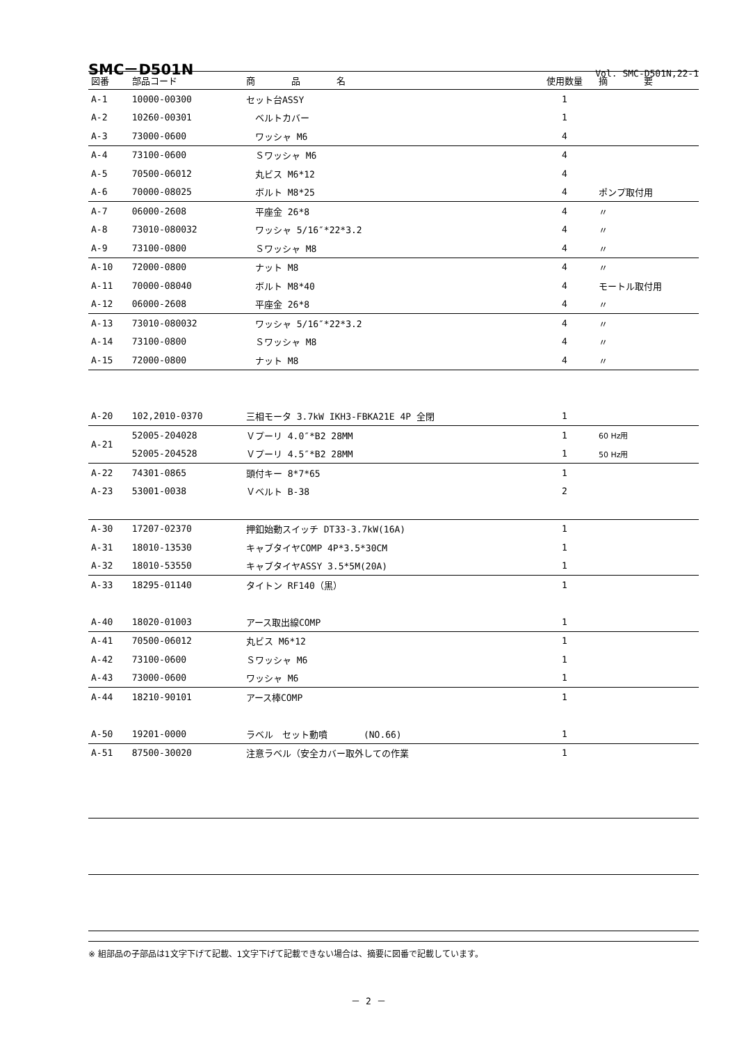SMC－D501N
Vol. SMC-D501N,22-1
| 図番 | 部品コード | 商 品 名 | 使用数量 | 摘 要 |
| --- | --- | --- | --- | --- |
| A-1 | 10000-00300 | セット台ASSY | 1 | |
| A-2 | 10260-00301 | ベルトカバー | 1 | |
| A-3 | 73000-0600 | ワッシャ M6 | 4 | |
| A-4 | 73100-0600 | Ｓワッシャ M6 | 4 | |
| A-5 | 70500-06012 | 丸ビス M6*12 | 4 | |
| A-6 | 70000-08025 | ボルト M8*25 | 4 | ポンプ取付用 |
| A-7 | 06000-2608 | 平座金 26*8 | 4 | 〃 |
| A-8 | 73010-080032 | ワッシャ 5/16″*22*3.2 | 4 | 〃 |
| A-9 | 73100-0800 | Ｓワッシャ M8 | 4 | 〃 |
| A-10 | 72000-0800 | ナット M8 | 4 | 〃 |
| A-11 | 70000-08040 | ボルト M8*40 | 4 | モートル取付用 |
| A-12 | 06000-2608 | 平座金 26*8 | 4 | 〃 |
| A-13 | 73010-080032 | ワッシャ 5/16″*22*3.2 | 4 | 〃 |
| A-14 | 73100-0800 | Ｓワッシャ M8 | 4 | 〃 |
| A-15 | 72000-0800 | ナット M8 | 4 | 〃 |
| A-20 | 102,2010-0370 | 三相モータ 3.7kW IKH3-FBKA21E 4P 全閉 | 1 | |
| A-21 | 52005-204028 | Ｖプーリ 4.0″*B2 28MM | 1 | 60 Hz用 |
| | 52005-204528 | Ｖプーリ 4.5″*B2 28MM | 1 | 50 Hz用 |
| A-22 | 74301-0865 | 頭付キー 8*7*65 | 1 | |
| A-23 | 53001-0038 | Ｖベルト B-38 | 2 | |
| A-30 | 17207-02370 | 押釦始動スイッチ DT33-3.7kW(16A) | 1 | |
| A-31 | 18010-13530 | キャブタイヤCOMP 4P*3.5*30CM | 1 | |
| A-32 | 18010-53550 | キャブタイヤASSY 3.5*5M(20A) | 1 | |
| A-33 | 18295-01140 | タイトン RF140（黒） | 1 | |
| A-40 | 18020-01003 | アース取出線COMP | 1 | |
| A-41 | 70500-06012 | 丸ビス M6*12 | 1 | |
| A-42 | 73100-0600 | Ｓワッシャ M6 | 1 | |
| A-43 | 73000-0600 | ワッシャ M6 | 1 | |
| A-44 | 18210-90101 | アース棒COMP | 1 | |
| A-50 | 19201-0000 | ラベル セット動噴 (NO.66) | 1 | |
| A-51 | 87500-30020 | 注意ラベル（安全カバー取外しての作業 | 1 | |
※ 組部品の子部品は1文字下げて記載、1文字下げて記載できない場合は、摘要に図番で記載しています。
－ 2 －